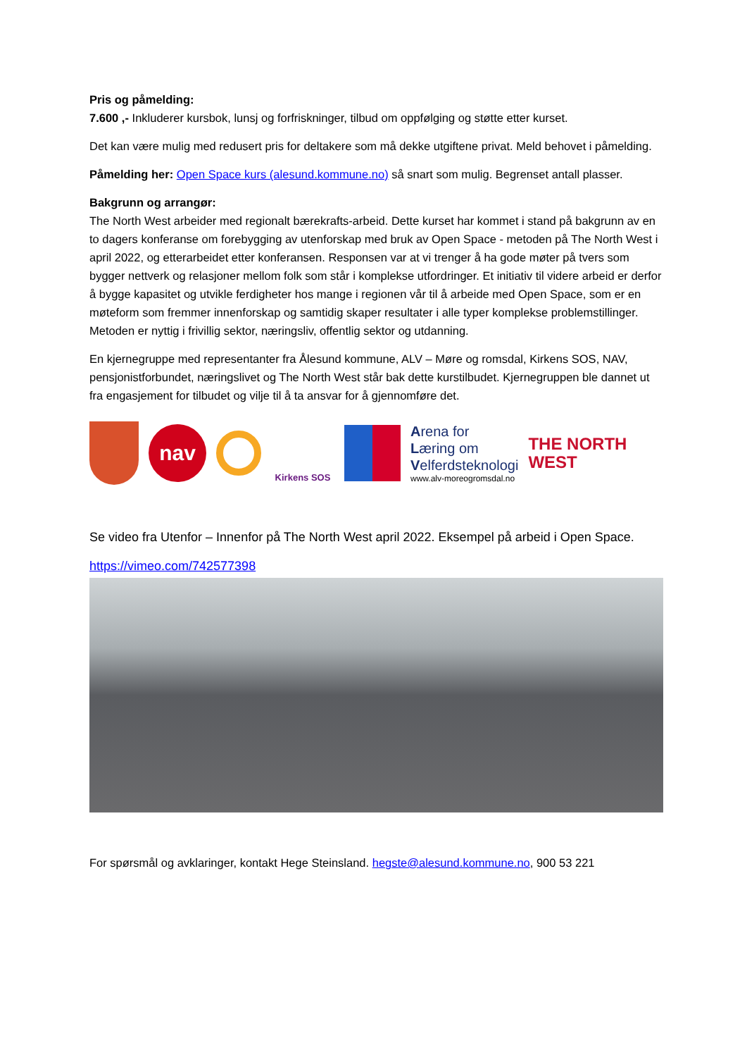Pris og påmelding:
7.600 ,- Inkluderer kursbok, lunsj og forfriskninger, tilbud om oppfølging og støtte etter kurset.
Det kan være mulig med redusert pris for deltakere som må dekke utgiftene privat. Meld behovet i påmelding.
Påmelding her: Open Space kurs (alesund.kommune.no) så snart som mulig. Begrenset antall plasser.
Bakgrunn og arrangør:
The North West arbeider med regionalt bærekrafts-arbeid. Dette kurset har kommet i stand på bakgrunn av en to dagers konferanse om forebygging av utenforskap med bruk av Open Space - metoden på The North West i april 2022, og etterarbeidet etter konferansen. Responsen var at vi trenger å ha gode møter på tvers som bygger nettverk og relasjoner mellom folk som står i komplekse utfordringer. Et initiativ til videre arbeid er derfor å bygge kapasitet og utvikle ferdigheter hos mange i regionen vår til å arbeide med Open Space, som er en møteform som fremmer innenforskap og samtidig skaper resultater i alle typer komplekse problemstillinger. Metoden er nyttig i frivillig sektor, næringsliv, offentlig sektor og utdanning.
En kjernegruppe med representanter fra Ålesund kommune, ALV – Møre og romsdal, Kirkens SOS, NAV, pensjonistforbundet, næringslivet og The North West står bak dette kurstilbudet. Kjernegruppen ble dannet ut fra engasjement for tilbudet og vilje til å ta ansvar for å gjennomføre det.
nav
Kirkens SOS
Arena for
Læring om
Velferdsteknologi
www.alv-moreogromsdal.no
THE NORTH
WEST
Se video fra Utenfor – Innenfor på The North West april 2022. Eksempel på arbeid i Open Space.
https://vimeo.com/742577398
For spørsmål og avklaringer, kontakt Hege Steinsland. hegste@alesund.kommune.no, 900 53 221